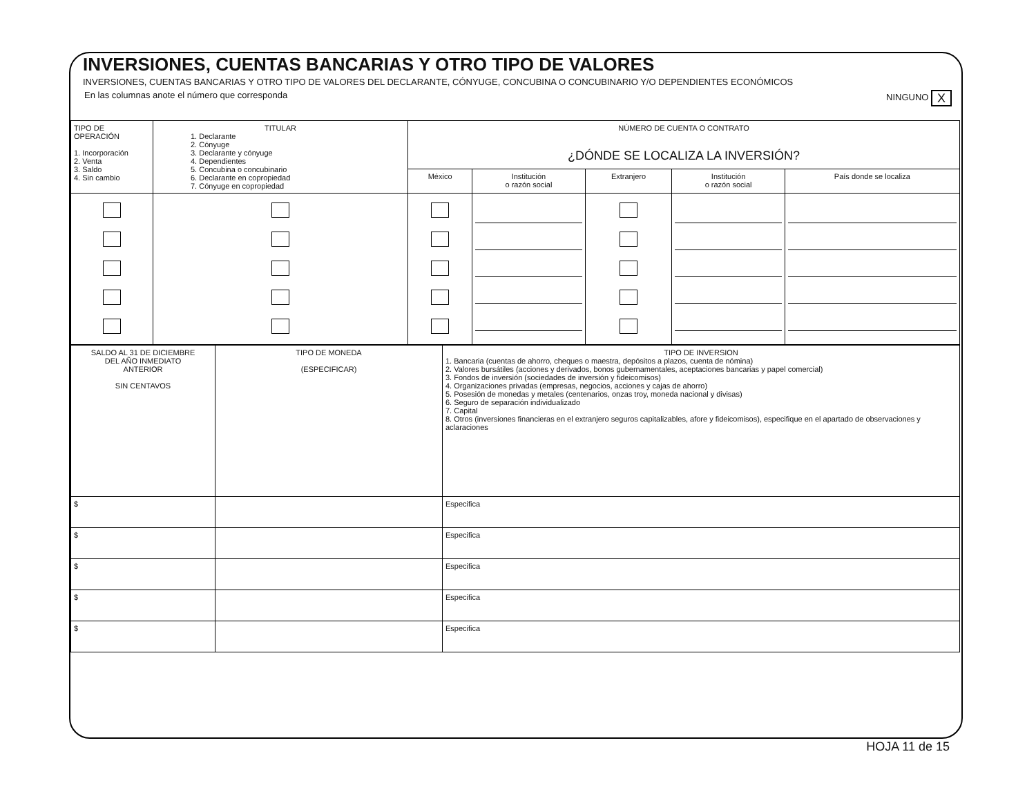INVERSIONES, CUENTAS BANCARIAS Y OTRO TIPO DE VALORES
INVERSIONES, CUENTAS BANCARIAS Y OTRO TIPO DE VALORES DEL DECLARANTE, CÓNYUGE, CONCUBINA O CONCUBINARIO Y/O DEPENDIENTES ECONÓMICOS
En las columnas anote el número que corresponda NINGUNO X
| TIPO DE OPERACIÓN 1. Incorporación 2. Venta 3. Saldo 4. Sin cambio | TITULAR 1. Declarante 2. Cónyuge 3. Declarante y cónyuge 4. Dependientes 5. Concubina o concubinario 6. Declarante en copropiedad 7. Cónyuge en copropiedad | NÚMERO DE CUENTA O CONTRATO ¿DÓNDE SE LOCALIZA LA INVERSIÓN? | | | | |
| | | México | Institución o razón social | Extranjero | Institución o razón social | País donde se localiza |
| SALDO AL 31 DE DICIEMBRE DEL AÑO INMEDIATO ANTERIOR SIN CENTAVOS | TIPO DE MONEDA (ESPECIFICAR) | TIPO DE INVERSION 1. Bancaria (cuentas de ahorro, cheques o maestra, depósitos a plazos, cuenta de nómina) 2. Valores bursátiles (acciones y derivados, bonos gubernamentales, aceptaciones bancarias y papel comercial) 3. Fondos de inversión (sociedades de inversión y fideicomisos) 4. Organizaciones privadas (empresas, negocios, acciones y cajas de ahorro) 5. Posesión de monedas y metales (centenarios, onzas troy, moneda nacional y divisas) 6. Seguro de separación individualizado 7. Capital 8. Otros (inversiones financieras en el extranjero seguros capitalizables, afore y fideicomisos), especifique en el apartado de observaciones y aclaraciones |
| $ | | Especifica |
| $ | | Especifica |
| $ | | Especifica |
| $ | | Especifica |
| $ | | Especifica |
HOJA 11 de 15